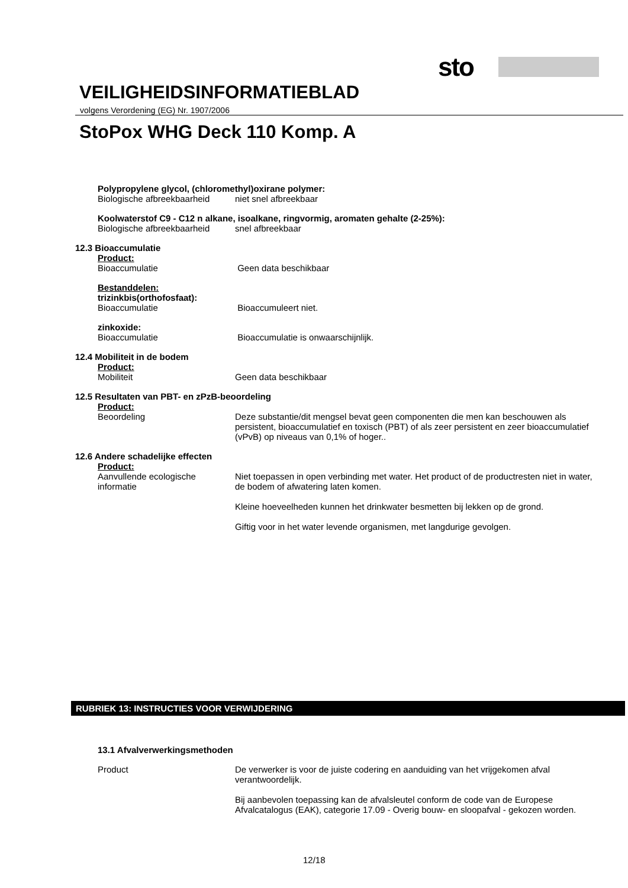sto
VEILIGHEIDSINFORMATIEBLAD
volgens Verordening (EG) Nr. 1907/2006
StoPox WHG Deck 110 Komp. A
Polypropylene glycol, (chloromethyl)oxirane polymer:
Biologische afbreekbaarheid niet snel afbreekbaar
Koolwaterstof C9 - C12 n alkane, isoalkane, ringvormig, aromaten gehalte (2-25%):
Biologische afbreekbaarheid snel afbreekbaar
12.3 Bioaccumulatie
Product:
Bioaccumulatie Geen data beschikbaar
Bestanddelen:
trizinkbis(orthofosfaat):
Bioaccumulatie Bioaccumuleert niet.
zinkoxide:
Bioaccumulatie Bioaccumulatie is onwaarschijnlijk.
12.4 Mobiliteit in de bodem
Product:
Mobiliteit Geen data beschikbaar
12.5 Resultaten van PBT- en zPzB-beoordeling
Product:
Beoordeling Deze substantie/dit mengsel bevat geen componenten die men kan beschouwen als persistent, bioaccumulatief en toxisch (PBT) of als zeer persistent en zeer bioaccumulatief (vPvB) op niveaus van 0,1% of hoger..
12.6 Andere schadelijke effecten
Product:
Aanvullende ecologische informatie
Niet toepassen in open verbinding met water. Het product of de productresten niet in water, de bodem of afwatering laten komen.
Kleine hoeveelheden kunnen het drinkwater besmetten bij lekken op de grond.
Giftig voor in het water levende organismen, met langdurige gevolgen.
RUBRIEK 13: INSTRUCTIES VOOR VERWIJDERING
13.1 Afvalverwerkingsmethoden
Product De verwerker is voor de juiste codering en aanduiding van het vrijgekomen afval verantwoordelijk.
Bij aanbevolen toepassing kan de afvalsleutel conform de code van de Europese Afvalcatalogus (EAK), categorie 17.09 - Overig bouw- en sloopafval - gekozen worden.
12/18